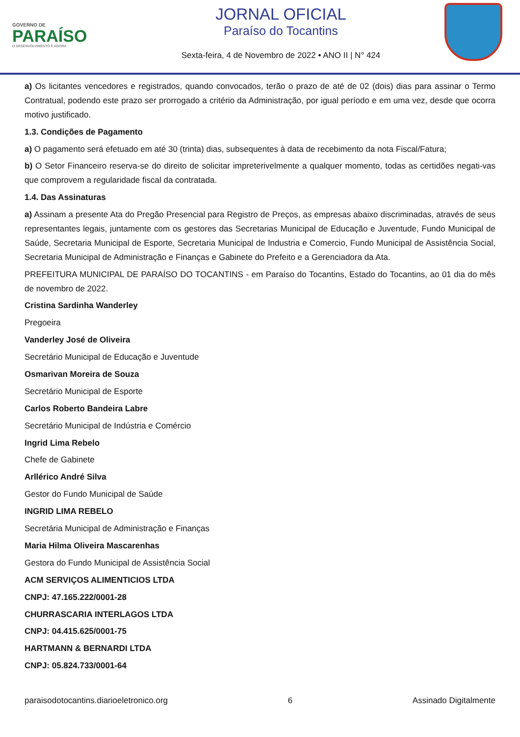GOVERNO DE
PARAÍSO
O DESENVOLVIMENTO É AGORA
JORNAL OFICIAL
Paraíso do Tocantins
Sexta-feira, 4 de Novembro de 2022 • ANO II | N° 424
a) Os licitantes vencedores e registrados, quando convocados, terão o prazo de até de 02 (dois) dias para assinar o Termo Contratual, podendo este prazo ser prorrogado a critério da Administração, por igual período e em uma vez, desde que ocorra motivo justificado.
1.3. Condições de Pagamento
a) O pagamento será efetuado em até 30 (trinta) dias, subsequentes à data de recebimento da nota Fiscal/Fatura;
b) O Setor Financeiro reserva-se do direito de solicitar impreterivelmente a qualquer momento, todas as certidões negati-vas que comprovem a regularidade fiscal da contratada.
1.4. Das Assinaturas
a) Assinam a presente Ata do Pregão Presencial para Registro de Preços, as empresas abaixo discriminadas, através de seus representantes legais, juntamente com os gestores das Secretarias Municipal de Educação e Juventude, Fundo Municipal de Saúde, Secretaria Municipal de Esporte, Secretaria Municipal de Industria e Comercio, Fundo Municipal de Assistência Social, Secretaria Municipal de Administração e Finanças e Gabinete do Prefeito e a Gerenciadora da Ata.
PREFEITURA MUNICIPAL DE PARAÍSO DO TOCANTINS - em Paraíso do Tocantins, Estado do Tocantins, ao 01 dia do mês de novembro de 2022.
Cristina Sardinha Wanderley
Pregoeira
Vanderley José de Oliveira
Secretário Municipal de Educação e Juventude
Osmarivan Moreira de Souza
Secretário Municipal de Esporte
Carlos Roberto Bandeira Labre
Secretário Municipal de Indústria e Comércio
Ingrid Lima Rebelo
Chefe de Gabinete
Arllérico André Silva
Gestor do Fundo Municipal de Saúde
INGRID LIMA REBELO
Secretária Municipal de Administração e Finanças
Maria Hilma Oliveira Mascarenhas
Gestora do Fundo Municipal de Assistência Social
ACM SERVIÇOS ALIMENTICIOS LTDA
CNPJ: 47.165.222/0001-28
CHURRASCARIA INTERLAGOS LTDA
CNPJ: 04.415.625/0001-75
HARTMANN & BERNARDI LTDA
CNPJ: 05.824.733/0001-64
paraisodotocantins.diarioeletronico.org 6 Assinado Digitalmente